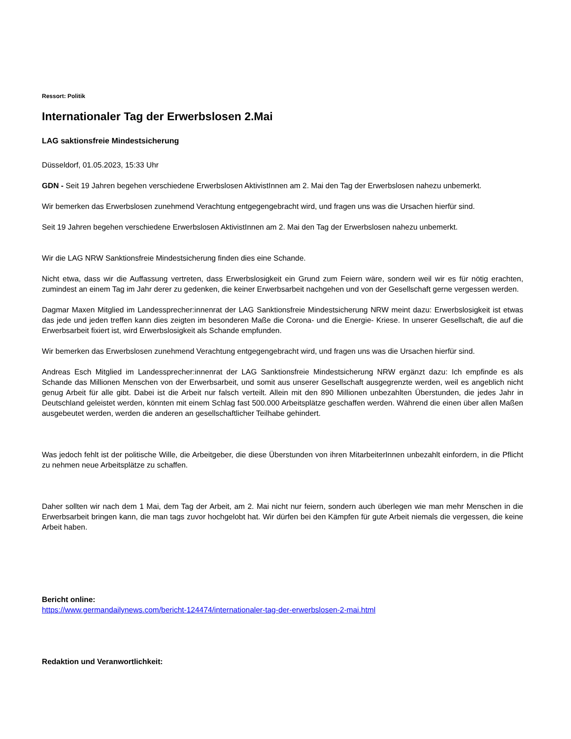Ressort: Politik
Internationaler Tag der Erwerbslosen 2.Mai
LAG saktionsfreie Mindestsicherung
Düsseldorf, 01.05.2023, 15:33 Uhr
GDN - Seit 19 Jahren begehen verschiedene Erwerbslosen AktivistInnen am 2. Mai den Tag der Erwerbslosen nahezu unbemerkt.
Wir bemerken das Erwerbslosen zunehmend Verachtung entgegengebracht wird, und fragen uns was die Ursachen hierfür sind.
Seit 19 Jahren begehen verschiedene Erwerbslosen AktivistInnen am 2. Mai den Tag der Erwerbslosen nahezu unbemerkt.
Wir die LAG NRW Sanktionsfreie Mindestsicherung finden dies eine Schande.
Nicht etwa, dass wir die Auffassung vertreten, dass Erwerbslosigkeit ein Grund zum Feiern wäre, sondern weil wir es für nötig erachten, zumindest an einem Tag im Jahr derer zu gedenken, die keiner Erwerbsarbeit nachgehen und von der Gesellschaft gerne vergessen werden.
Dagmar Maxen Mitglied im Landessprecher:innenrat der LAG Sanktionsfreie Mindestsicherung NRW meint dazu: Erwerbslosigkeit ist etwas das jede und jeden treffen kann dies zeigten im besonderen Maße die Corona- und die Energie- Kriese. In unserer Gesellschaft, die auf die Erwerbsarbeit fixiert ist, wird Erwerbslosigkeit als Schande empfunden.
Wir bemerken das Erwerbslosen zunehmend Verachtung entgegengebracht wird, und fragen uns was die Ursachen hierfür sind.
Andreas Esch Mitglied im Landessprecher:innenrat der LAG Sanktionsfreie Mindestsicherung NRW ergänzt dazu: Ich empfinde es als Schande das Millionen Menschen von der Erwerbsarbeit, und somit aus unserer Gesellschaft ausgegrenzte werden, weil es angeblich nicht genug Arbeit für alle gibt. Dabei ist die Arbeit nur falsch verteilt. Allein mit den 890 Millionen unbezahlten Überstunden, die jedes Jahr in Deutschland geleistet werden, könnten mit einem Schlag fast 500.000 Arbeitsplätze geschaffen werden. Während die einen über allen Maßen ausgebeutet werden, werden die anderen an gesellschaftlicher Teilhabe gehindert.
Was jedoch fehlt ist der politische Wille, die Arbeitgeber, die diese Überstunden von ihren MitarbeiterInnen unbezahlt einfordern, in die Pflicht zu nehmen neue Arbeitsplätze zu schaffen.
Daher sollten wir nach dem 1 Mai, dem Tag der Arbeit, am 2. Mai nicht nur feiern, sondern auch überlegen wie man mehr Menschen in die Erwerbsarbeit bringen kann, die man tags zuvor hochgelobt hat. Wir dürfen bei den Kämpfen für gute Arbeit niemals die vergessen, die keine Arbeit haben.
Bericht online:
https://www.germandailynews.com/bericht-124474/internationaler-tag-der-erwerbslosen-2-mai.html
Redaktion und Veranwortlichkeit: